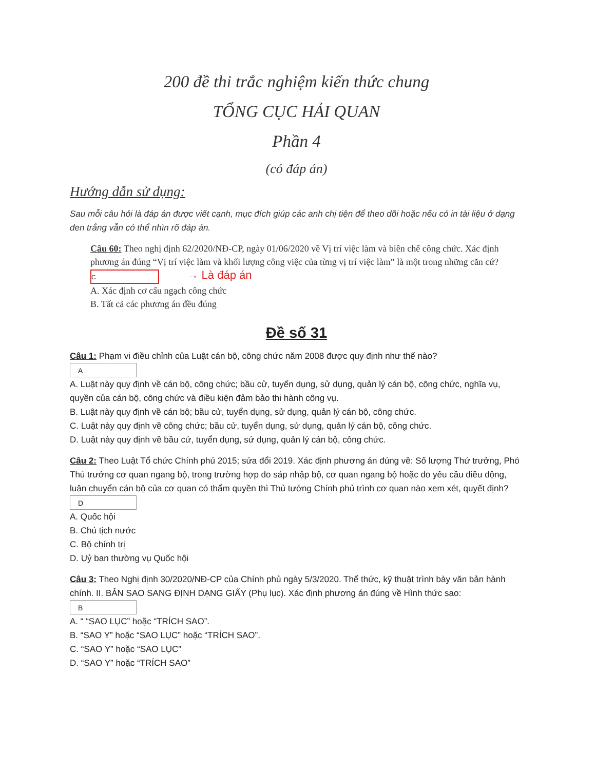200 đề thi trắc nghiệm kiến thức chung
TỔNG CỤC HẢI QUAN
Phần 4
(có đáp án)
Hướng dẫn sử dụng:
Sau mỗi câu hỏi là đáp án được viết cạnh, mục đích giúp các anh chị tiện để theo dõi hoặc nếu có in tài liệu ở dạng đen trắng vẫn có thể nhìn rõ đáp án.
Câu 60: Theo nghị định 62/2020/NĐ-CP, ngày 01/06/2020 về Vị trí việc làm và biên chế công chức. Xác định phương án đúng “Vị trí việc làm và khối lượng công việc của từng vị trí việc làm” là một trong những căn cứ? C → Là đáp án
A. Xác định cơ cấu ngạch công chức
B. Tất cả các phương án đều đúng
Đề số 31
Câu 1: Phạm vi điều chỉnh của Luật cán bộ, công chức năm 2008 được quy định như thế nào?
A
A. Luật này quy định về cán bộ, công chức; bầu cử, tuyển dụng, sử dụng, quản lý cán bộ, công chức, nghĩa vụ, quyền của cán bộ, công chức và điều kiện đảm bảo thi hành công vụ.
B. Luật này quy định về cán bộ; bầu cử, tuyển dụng, sử dụng, quản lý cán bộ, công chức.
C. Luật này quy định về công chức; bầu cử, tuyển dụng, sử dụng, quản lý cán bộ, công chức.
D. Luật này quy định về bầu cử, tuyển dụng, sử dụng, quản lý cán bộ, công chức.
Câu 2: Theo Luật Tổ chức Chính phủ 2015; sửa đổi 2019. Xác định phương án đúng về: Số lượng Thứ trưởng, Phó Thủ trưởng cơ quan ngang bộ, trong trường hợp do sáp nhập bộ, cơ quan ngang bộ hoặc do yêu cầu điều động, luân chuyển cán bộ của cơ quan có thẩm quyền thì Thủ tướng Chính phủ trình cơ quan nào xem xét, quyết định? D
A. Quốc hội
B. Chủ tịch nước
C. Bộ chính trị
D. Uỷ ban thường vụ Quốc hội
Câu 3: Theo Nghị định 30/2020/NĐ-CP của Chính phủ ngày 5/3/2020. Thể thức, kỹ thuật trình bày văn bản hành chính. II. BẢN SAO SANG ĐỊNH DẠNG GIẤY (Phụ lục). Xác định phương án đúng về Hình thức sao: B
A. “ “SAO LỤC” hoặc “TRÍCH SAO”.
B. “SAO Y” hoặc “SAO LỤC” hoặc “TRÍCH SAO”.
C. “SAO Y” hoặc “SAO LỤC”
D. “SAO Y” hoặc “TRÍCH SAO”